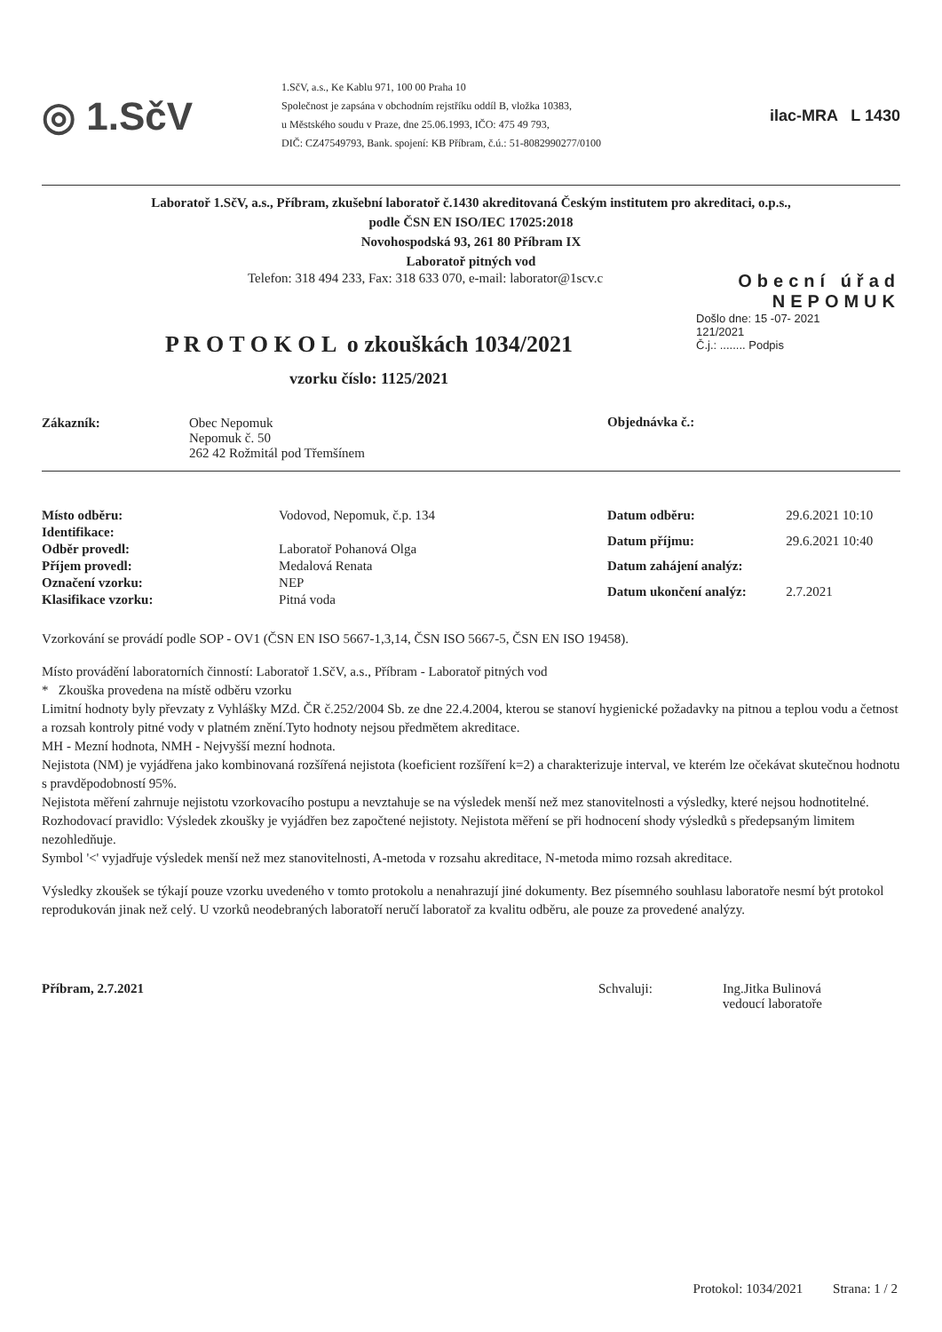◎ 1.SčV
1.SčV, a.s., Ke Kablu 971, 100 00 Praha 10
Společnost je zapsána v obchodním rejstříku oddíl B, vložka 10383,
u Městského soudu v Praze, dne 25.06.1993, IČO: 475 49 793,
DIČ: CZ47549793, Bank. spojení: KB Příbram, č.ú.: 51-8082990277/0100
ilac-MRA L 1430
Laboratoř 1.SčV, a.s., Příbram, zkušební laboratoř č.1430 akreditovaná Českým institutem pro akreditaci, o.p.s.,
podle ČSN EN ISO/IEC 17025:2018
Novohospodská 93, 261 80 Příbram IX
Laboratoř pitných vod
Telefon: 318 494 233, Fax: 318 633 070, e-mail: laborator@1scv.c
Obecní úřad
NEPOMUK
P R O T O K O L o zkouškách 1034/2021
vzorku číslo: 1125/2021
Došlo dne: 15 -07- 2021
121/2021
Č.j.: ........ Podpis
| Zákazník: | Obec Nepomuk Nepomuk č. 50 262 42 Rožmitál pod Třemšínem |
Objednávka č.:
| Místo odběru: | Vodovod, Nepomuk, č.p. 134 |
| Identifikace: | |
| Odběr provedl: | Laboratoř Pohanová Olga |
| Příjem provedl: | Medalová Renata |
| Označení vzorku: | NEP |
| Klasifikace vzorku: | Pitná voda |
| Datum odběru: | 29.6.2021 10:10 |
| Datum příjmu: | 29.6.2021 10:40 |
| Datum zahájení analýz: | |
| Datum ukončení analýz: | 2.7.2021 |
Vzorkování se provádí podle SOP - OV1 (ČSN EN ISO 5667-1,3,14, ČSN ISO 5667-5, ČSN EN ISO 19458).
Místo provádění laboratorních činností: Laboratoř 1.SčV, a.s., Příbram - Laboratoř pitných vod
* Zkouška provedena na místě odběru vzorku
Limitní hodnoty byly převzaty z Vyhlášky MZd. ČR č.252/2004 Sb. ze dne 22.4.2004, kterou se stanoví hygienické požadavky na pitnou a teplou vodu a četnost a rozsah kontroly pitné vody v platném znění.Tyto hodnoty nejsou předmětem akreditace.
MH - Mezní hodnota, NMH - Nejvyšší mezní hodnota.
Nejistota (NM) je vyjádřena jako kombinovaná rozšířená nejistota (koeficient rozšíření k=2) a charakterizuje interval, ve kterém lze očekávat skutečnou hodnotu s pravděpodobností 95%.
Nejistota měření zahrnuje nejistotu vzorkovacího postupu a nevztahuje se na výsledek menší než mez stanovitelnosti a výsledky, které nejsou hodnotitelné.
Rozhodovací pravidlo: Výsledek zkoušky je vyjádřen bez započtené nejistoty. Nejistota měření se při hodnocení shody výsledků s předepsaným limitem nezohledňuje.
Symbol '<' vyjadřuje výsledek menší než mez stanovitelnosti, A-metoda v rozsahu akreditace, N-metoda mimo rozsah akreditace.
Výsledky zkoušek se týkají pouze vzorku uvedeného v tomto protokolu a nenahrazují jiné dokumenty. Bez písemného souhlasu laboratoře nesmí být protokol reprodukován jinak než celý. U vzorků neodebraných laboratoří neručí laboratoř za kvalitu odběru, ale pouze za provedené analýzy.
Příbram, 2.7.2021 Schvaluji: Ing.Jitka Bulinová
vedoucí laboratoře
Protokol: 1034/2021 Strana: 1 / 2